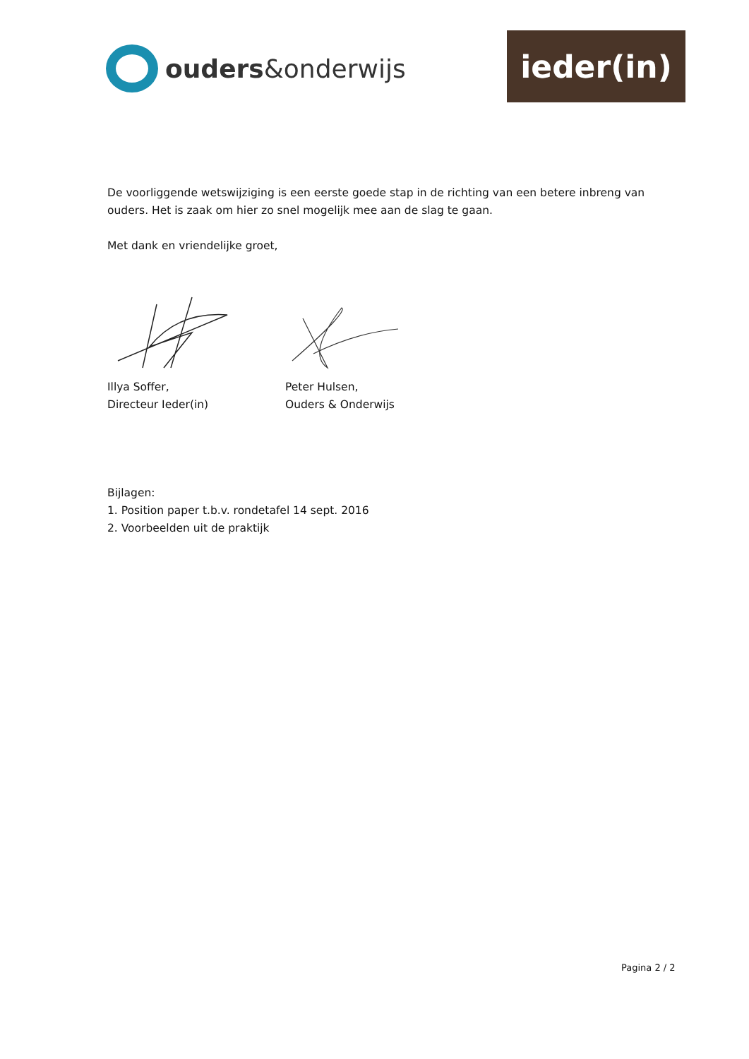ouders&onderwijs
ieder(in)
De voorliggende wetswijziging is een eerste goede stap in de richting van een betere inbreng van ouders. Het is zaak om hier zo snel mogelijk mee aan de slag te gaan.
Met dank en vriendelijke groet,
Illya Soffer,
Directeur Ieder(in)
Peter Hulsen,
Ouders & Onderwijs
Bijlagen:
1. Position paper t.b.v. rondetafel 14 sept. 2016
2. Voorbeelden uit de praktijk
Pagina 2 / 2